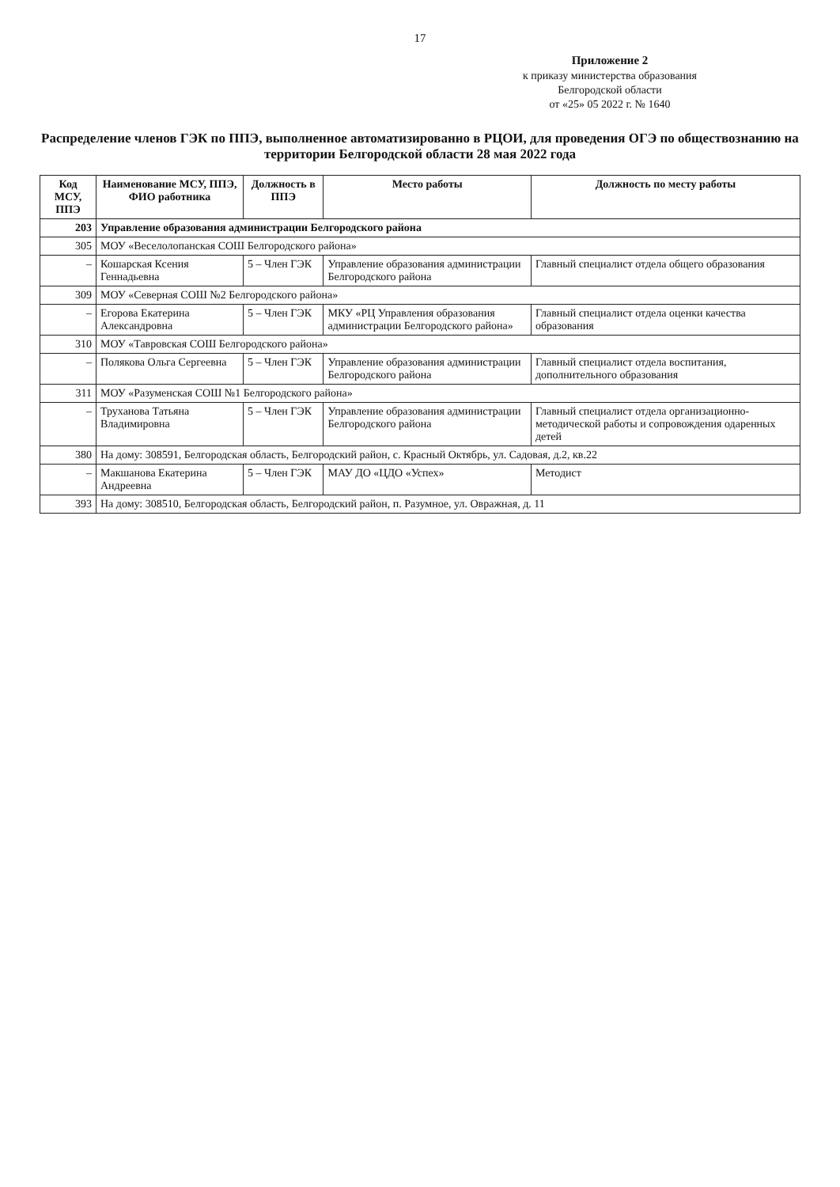17
Приложение 2
к приказу министерства образования
Белгородской области
от «25» 05 2022 г. № 1640
Распределение членов ГЭК по ППЭ, выполненное автоматизированно в РЦОИ, для проведения ОГЭ по обществознанию на территории Белгородской области 28 мая 2022 года
| Код МСУ, ППЭ | Наименование МСУ, ППЭ, ФИО работника | Должность в ППЭ | Место работы | Должность по месту работы |
| --- | --- | --- | --- | --- |
| 203 | Управление образования администрации Белгородского района | | | |
| 305 | МОУ «Веселолопанская СОШ Белгородского района» | | | |
| – | Кошарская Ксения Геннадьевна | 5 – Член ГЭК | Управление образования администрации Белгородского района | Главный специалист отдела общего образования |
| 309 | МОУ «Северная СОШ №2 Белгородского района» | | | |
| – | Егорова Екатерина Александровна | 5 – Член ГЭК | МКУ «РЦ Управления образования администрации Белгородского района» | Главный специалист отдела оценки качества образования |
| 310 | МОУ «Тавровская СОШ Белгородского района» | | | |
| – | Полякова Ольга Сергеевна | 5 – Член ГЭК | Управление образования администрации Белгородского района | Главный специалист отдела воспитания, дополнительного образования |
| 311 | МОУ «Разуменская СОШ №1 Белгородского района» | | | |
| – | Труханова Татьяна Владимировна | 5 – Член ГЭК | Управление образования администрации Белгородского района | Главный специалист отдела организационно-методической работы и сопровождения одаренных детей |
| 380 | На дому: 308591, Белгородская область, Белгородский район, с. Красный Октябрь, ул. Садовая, д.2, кв.22 | | | |
| – | Макшанова Екатерина Андреевна | 5 – Член ГЭК | МАУ ДО «ЦДО «Успех» | Методист |
| 393 | На дому: 308510, Белгородская область, Белгородский район, п. Разумное, ул. Овражная, д. 11 | | | |